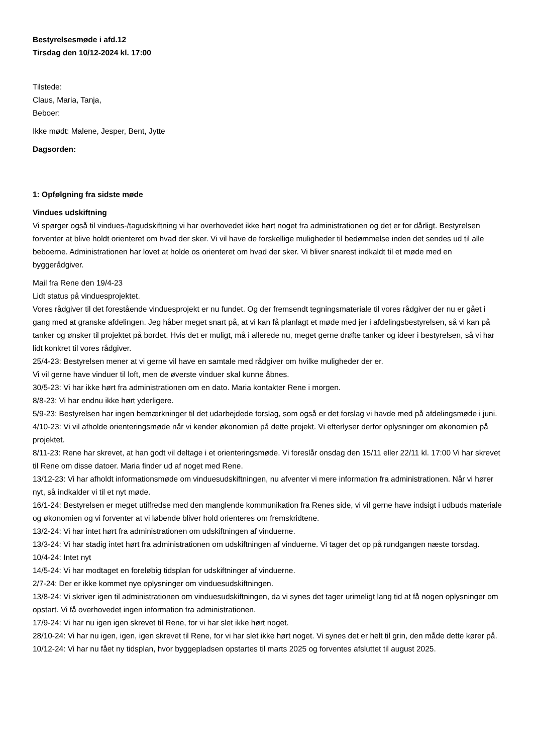Bestyrelsesmøde i afd.12
Tirsdag den 10/12-2024 kl. 17:00
Tilstede:
Claus, Maria, Tanja,
Beboer:
Ikke mødt: Malene, Jesper, Bent, Jytte
Dagsorden:
1: Opfølgning fra sidste møde
Vindues udskiftning
Vi spørger også til vindues-/tagudskiftning vi har overhovedet ikke hørt noget fra administrationen og det er for dårligt. Bestyrelsen forventer at blive holdt orienteret om hvad der sker. Vi vil have de forskellige muligheder til bedømmelse inden det sendes ud til alle beboerne. Administrationen har lovet at holde os orienteret om hvad der sker. Vi bliver snarest indkaldt til et møde med en byggerådgiver.
Mail fra Rene den 19/4-23
Lidt status på vinduesprojektet.
Vores rådgiver til det forestående vinduesprojekt er nu fundet. Og der fremsendt tegningsmateriale til vores rådgiver der nu er gået i gang med at granske afdelingen. Jeg håber meget snart på, at vi kan få planlagt et møde med jer i afdelingsbestyrelsen, så vi kan på tanker og ønsker til projektet på bordet. Hvis det er muligt, må i allerede nu, meget gerne drøfte tanker og ideer i bestyrelsen, så vi har lidt konkret til vores rådgiver.
25/4-23: Bestyrelsen mener at vi gerne vil have en samtale med rådgiver om hvilke muligheder der er.
Vi vil gerne have vinduer til loft, men de øverste vinduer skal kunne åbnes.
30/5-23: Vi har ikke hørt fra administrationen om en dato. Maria kontakter Rene i morgen.
8/8-23: Vi har endnu ikke hørt yderligere.
5/9-23: Bestyrelsen har ingen bemærkninger til det udarbejdede forslag, som også er det forslag vi havde med på afdelingsmøde i juni.
4/10-23: Vi vil afholde orienteringsmøde når vi kender økonomien på dette projekt. Vi efterlyser derfor oplysninger om økonomien på projektet.
8/11-23: Rene har skrevet, at han godt vil deltage i et orienteringsmøde. Vi foreslår onsdag den 15/11 eller 22/11 kl. 17:00 Vi har skrevet til Rene om disse datoer. Maria finder ud af noget med Rene.
13/12-23: Vi har afholdt informationsmøde om vinduesudskiftningen, nu afventer vi mere information fra administrationen. Når vi hører nyt, så indkalder vi til et nyt møde.
16/1-24: Bestyrelsen er meget utilfredse med den manglende kommunikation fra Renes side, vi vil gerne have indsigt i udbuds materiale og økonomien og vi forventer at vi løbende bliver hold orienteres om fremskridtene.
13/2-24: Vi har intet hørt fra administrationen om udskiftningen af vinduerne.
13/3-24: Vi har stadig intet hørt fra administrationen om udskiftningen af vinduerne. Vi tager det op på rundgangen næste torsdag.
10/4-24: Intet nyt
14/5-24: Vi har modtaget en foreløbig tidsplan for udskiftninger af vinduerne.
2/7-24: Der er ikke kommet nye oplysninger om vinduesudskiftningen.
13/8-24: Vi skriver igen til administrationen om vinduesudskiftningen, da vi synes det tager urimeligt lang tid at få nogen oplysninger om opstart. Vi få overhovedet ingen information fra administrationen.
17/9-24: Vi har nu igen igen skrevet til Rene, for vi har slet ikke hørt noget.
28/10-24: Vi har nu igen, igen, igen skrevet til Rene, for vi har slet ikke hørt noget. Vi synes det er helt til grin, den måde dette kører på.
10/12-24: Vi har nu fået ny tidsplan, hvor byggepladsen opstartes til marts 2025 og forventes afsluttet til august 2025.